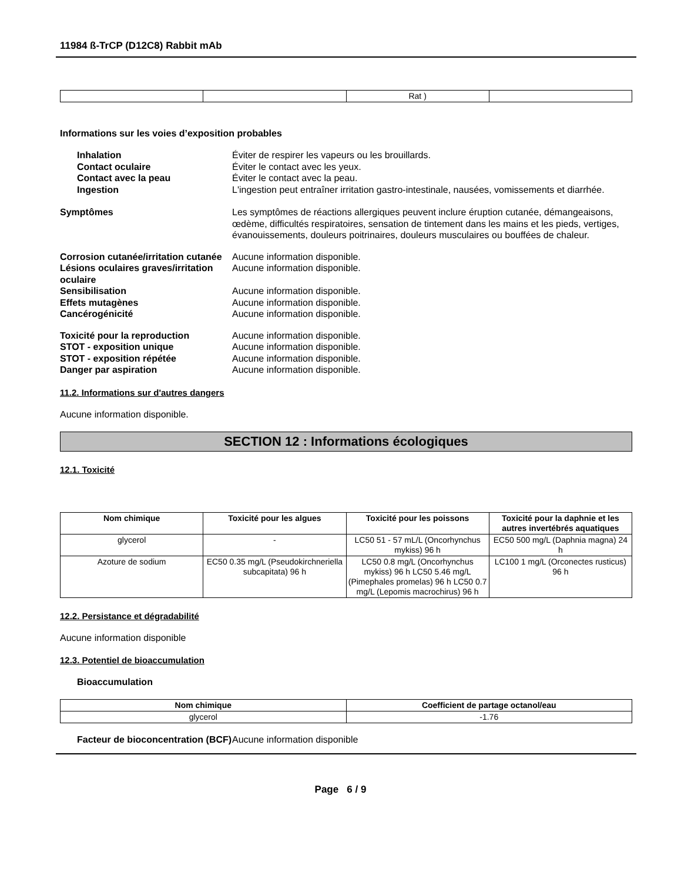11984 ß-TrCP (D12C8) Rabbit mAb
| | | Rat ) | |
Informations sur les voies d’exposition probables
Inhalation Éviter de respirer les vapeurs ou les brouillards.
Contact oculaire Éviter le contact avec les yeux.
Contact avec la peau Éviter le contact avec la peau.
Ingestion L'ingestion peut entraîner irritation gastro-intestinale, nausées, vomissements et diarrhée.
Symptômes Les symptômes de réactions allergiques peuvent inclure éruption cutanée, démangeaisons, œdème, difficultés respiratoires, sensation de tintement dans les mains et les pieds, vertiges, évanouissements, douleurs poitrinaires, douleurs musculaires ou bouffées de chaleur.
Corrosion cutanée/irritation cutanée
Aucune information disponible.
Lésions oculaires graves/irritation oculaire
Aucune information disponible.
Sensibilisation Aucune information disponible.
Effets mutagènes Aucune information disponible.
Cancérogénicité Aucune information disponible.
Toxicité pour la reproduction Aucune information disponible.
STOT - exposition unique Aucune information disponible.
STOT - exposition répétée Aucune information disponible.
Danger par aspiration Aucune information disponible.
11.2. Informations sur d'autres dangers
Aucune information disponible.
SECTION 12 : Informations écologiques
12.1. Toxicité
| Nom chimique | Toxicité pour les algues | Toxicité pour les poissons | Toxicité pour la daphnie et les autres invertébrés aquatiques |
| --- | --- | --- | --- |
| glycerol | - | LC50 51 - 57 mL/L (Oncorhynchus mykiss) 96 h | EC50 500 mg/L (Daphnia magna) 24 h |
| Azoture de sodium | EC50 0.35 mg/L (Pseudokirchneriella subcapitata) 96 h | LC50 0.8 mg/L (Oncorhynchus mykiss) 96 h LC50 5.46 mg/L (Pimephales promelas) 96 h LC50 0.7 mg/L (Lepomis macrochirus) 96 h | LC100 1 mg/L (Orconectes rusticus) 96 h |
12.2. Persistance et dégradabilité
Aucune information disponible
12.3. Potentiel de bioaccumulation
Bioaccumulation
| Nom chimique | Coefficient de partage octanol/eau |
| --- | --- |
| glycerol | -1.76 |
Facteur de bioconcentration (BCF)
Aucune information disponible
Page 6 / 9